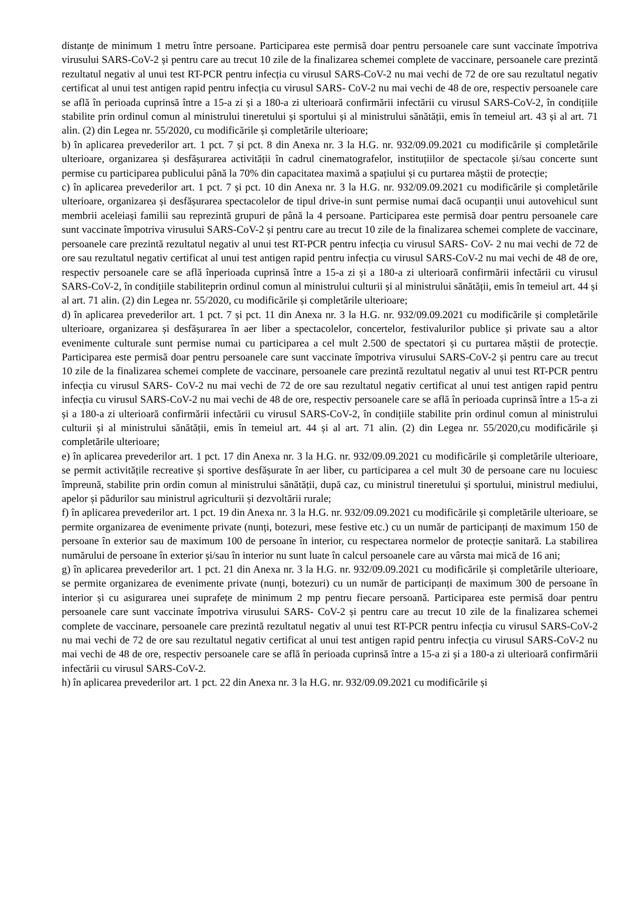distanțe de minimum 1 metru între persoane. Participarea este permisă doar pentru persoanele care sunt vaccinate împotriva virusului SARS-CoV-2 și pentru care au trecut 10 zile de la finalizarea schemei complete de vaccinare, persoanele care prezintă rezultatul negativ al unui test RT-PCR pentru infecția cu virusul SARS-CoV-2 nu mai vechi de 72 de ore sau rezultatul negativ certificat al unui test antigen rapid pentru infecția cu virusul SARS- CoV-2 nu mai vechi de 48 de ore, respectiv persoanele care se află în perioada cuprinsă între a 15-a zi și a 180-a zi ulterioară confirmării infectării cu virusul SARS-CoV-2, în condițiile stabilite prin ordinul comun al ministrului tineretului și sportului și al ministrului sănătății, emis în temeiul art. 43 și al art. 71 alin. (2) din Legea nr. 55/2020, cu modificările și completările ulterioare;
b) în aplicarea prevederilor art. 1 pct. 7 și pct. 8 din Anexa nr. 3 la H.G. nr. 932/09.09.2021 cu modificările și completările ulterioare, organizarea și desfășurarea activității în cadrul cinematografelor, instituțiilor de spectacole și/sau concerte sunt permise cu participarea publicului până la 70% din capacitatea maximă a spațiului și cu purtarea măștii de protecție;
c) în aplicarea prevederilor art. 1 pct. 7 și pct. 10 din Anexa nr. 3 la H.G. nr. 932/09.09.2021 cu modificările și completările ulterioare, organizarea și desfășurarea spectacolelor de tipul drive-in sunt permise numai dacă ocupanții unui autovehicul sunt membrii aceleiași familii sau reprezintă grupuri de până la 4 persoane. Participarea este permisă doar pentru persoanele care sunt vaccinate împotriva virusului SARS-CoV-2 și pentru care au trecut 10 zile de la finalizarea schemei complete de vaccinare, persoanele care prezintă rezultatul negativ al unui test RT-PCR pentru infecția cu virusul SARS- CoV- 2 nu mai vechi de 72 de ore sau rezultatul negativ certificat al unui test antigen rapid pentru infecția cu virusul SARS-CoV-2 nu mai vechi de 48 de ore, respectiv persoanele care se află înperioada cuprinsă între a 15-a zi și a 180-a zi ulterioară confirmării infectării cu virusul SARS-CoV-2, în condițiile stabiliteprin ordinul comun al ministrului culturii și al ministrului sănătății, emis în temeiul art. 44 și al art. 71 alin. (2) din Legea nr. 55/2020, cu modificările și completările ulterioare;
d) în aplicarea prevederilor art. 1 pct. 7 și pct. 11 din Anexa nr. 3 la H.G. nr. 932/09.09.2021 cu modificările și completările ulterioare, organizarea și desfășurarea în aer liber a spectacolelor, concertelor, festivalurilor publice și private sau a altor evenimente culturale sunt permise numai cu participarea a cel mult 2.500 de spectatori și cu purtarea măștii de protecție. Participarea este permisă doar pentru persoanele care sunt vaccinate împotriva virusului SARS-CoV-2 și pentru care au trecut 10 zile de la finalizarea schemei complete de vaccinare, persoanele care prezintă rezultatul negativ al unui test RT-PCR pentru infecția cu virusul SARS- CoV-2 nu mai vechi de 72 de ore sau rezultatul negativ certificat al unui test antigen rapid pentru infecția cu virusul SARS-CoV-2 nu mai vechi de 48 de ore, respectiv persoanele care se află în perioada cuprinsă între a 15-a zi și a 180-a zi ulterioară confirmării infectării cu virusul SARS-CoV-2, în condițiile stabilite prin ordinul comun al ministrului culturii și al ministrului sănătății, emis în temeiul art. 44 și al art. 71 alin. (2) din Legea nr. 55/2020,cu modificările și completările ulterioare;
e) în aplicarea prevederilor art. 1 pct. 17 din Anexa nr. 3 la H.G. nr. 932/09.09.2021 cu modificările și completările ulterioare, se permit activitățile recreative și sportive desfășurate în aer liber, cu participarea a cel mult 30 de persoane care nu locuiesc împreună, stabilite prin ordin comun al ministrului sănătății, după caz, cu ministrul tineretului și sportului, ministrul mediului, apelor și pădurilor sau ministrul agriculturii și dezvoltării rurale;
f) în aplicarea prevederilor art. 1 pct. 19 din Anexa nr. 3 la H.G. nr. 932/09.09.2021 cu modificările și completările ulterioare, se permite organizarea de evenimente private (nunți, botezuri, mese festive etc.) cu un număr de participanți de maximum 150 de persoane în exterior sau de maximum 100 de persoane în interior, cu respectarea normelor de protecție sanitară. La stabilirea numărului de persoane în exterior și/sau în interior nu sunt luate în calcul persoanele care au vârsta mai mică de 16 ani;
g) în aplicarea prevederilor art. 1 pct. 21 din Anexa nr. 3 la H.G. nr. 932/09.09.2021 cu modificările și completările ulterioare, se permite organizarea de evenimente private (nunți, botezuri) cu un număr de participanți de maximum 300 de persoane în interior și cu asigurarea unei suprafețe de minimum 2 mp pentru fiecare persoană. Participarea este permisă doar pentru persoanele care sunt vaccinate împotriva virusului SARS- CoV-2 și pentru care au trecut 10 zile de la finalizarea schemei complete de vaccinare, persoanele care prezintă rezultatul negativ al unui test RT-PCR pentru infecția cu virusul SARS-CoV-2 nu mai vechi de 72 de ore sau rezultatul negativ certificat al unui test antigen rapid pentru infecția cu virusul SARS-CoV-2 nu mai vechi de 48 de ore, respectiv persoanele care se află în perioada cuprinsă între a 15-a zi și a 180-a zi ulterioară confirmării infectării cu virusul SARS-CoV-2.
h) în aplicarea prevederilor art. 1 pct. 22 din Anexa nr. 3 la H.G. nr. 932/09.09.2021 cu modificările și